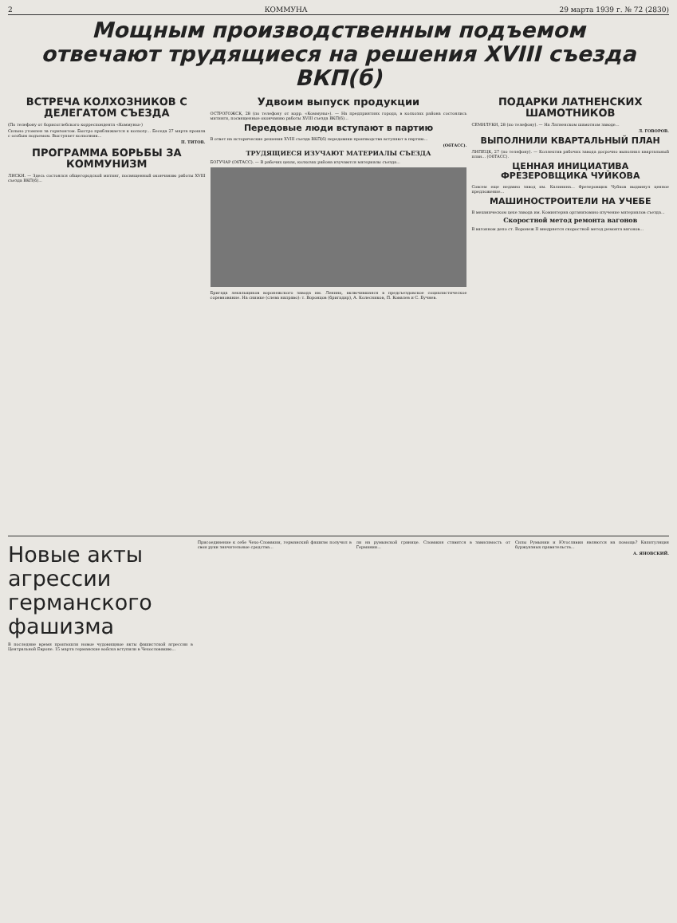2 КОММУНА 29 марта 1939 г. № 72 (2830)
Мощным производственным подъемом
отвечают трудящиеся на решения XVIII съезда ВКП(б)
ВСТРЕЧА КОЛХОЗНИКОВ С ДЕЛЕГАТОМ СЪЕЗДА
(По телефону от борисоглебского корреспондента «Коммуны»)
Сильно утомлен за горизонтом. Быстро приближается к колхозу... Беседа 27 марта прошла с особым подъемом. Выступает колхозник...
П. ТИТОВ.
ПРОГРАММА БОРЬБЫ ЗА КОММУНИЗМ
ЛИСКИ. — Здесь состоялся общегородской митинг, посвященный окончанию работы XVIII съезда ВКП(б)...
Удвоим выпуск продукции
ОСТРОГОЖСК, 28 (по телефону от корр. «Коммуны»). — На предприятиях города, в колхозах района состоялись митинги, посвященные окончанию работы XVIII съезда ВКП(б)...
Передовые люди вступают в партию
В ответ на исторические решения XVIII съезда ВКП(б) передовики производства вступают в партию...
(ОбТАСС).
ТРУДЯЩИЕСЯ ИЗУЧАЮТ МАТЕРИАЛЫ СЪЕЗДА
БОГУЧАР (ОбТАСС). — В рабочих цехах, колхозах района изучаются материалы съезда...
Бригада лекальщиков воронежского завода им. Ленина, включившаяся в предсъездовское социалистическое соревнование. На снимке (слева направо): т. Воронцов (бригадир), А. Колесников, П. Ковалев и С. Бучнев.
ПОДАРКИ ЛАТНЕНСКИХ ШАМОТНИКОВ
СЕМИЛУКИ, 28 (по телефону). — На Латненском шамотном заводе...
Л. ГОВОРОВ.
ВЫПОЛНИЛИ КВАРТАЛЬНЫЙ ПЛАН
ЛИПЕЦК, 27 (по телефону). — Коллектив рабочих завода досрочно выполнил квартальный план... (ОбТАСС).
ЦЕННАЯ ИНИЦИАТИВА ФРЕЗЕРОВЩИКА ЧУЙКОВА
Совсем еще недавно завод им. Калинина... Фрезеровщик Чуйков выдвинул ценное предложение...
МАШИНОСТРОИТЕЛИ НА УЧЕБЕ
В механическом цехе завода им. Коминтерна организовано изучение материалов съезда...
Скоростной метод ремонта вагонов
В вагонном депо ст. Воронеж II внедряется скоростной метод ремонта вагонов...
Новые акты агрессии германского фашизма
В последние время произошли новые чудовищные акты фашистской агрессии в Центральной Европе. 15 марта германские войска вступили в Чехословакию...
Присоединение к себе Чехо-Словакии, германский фашизм получил в свои руки значительные средства...
ли на румынской границе. Словакия ставится в зависимость от Германии...
Силы Румынии и Югославии являются на помощь? Капитуляция буржуазных правительств...
А. ЯНОВСКИЙ.